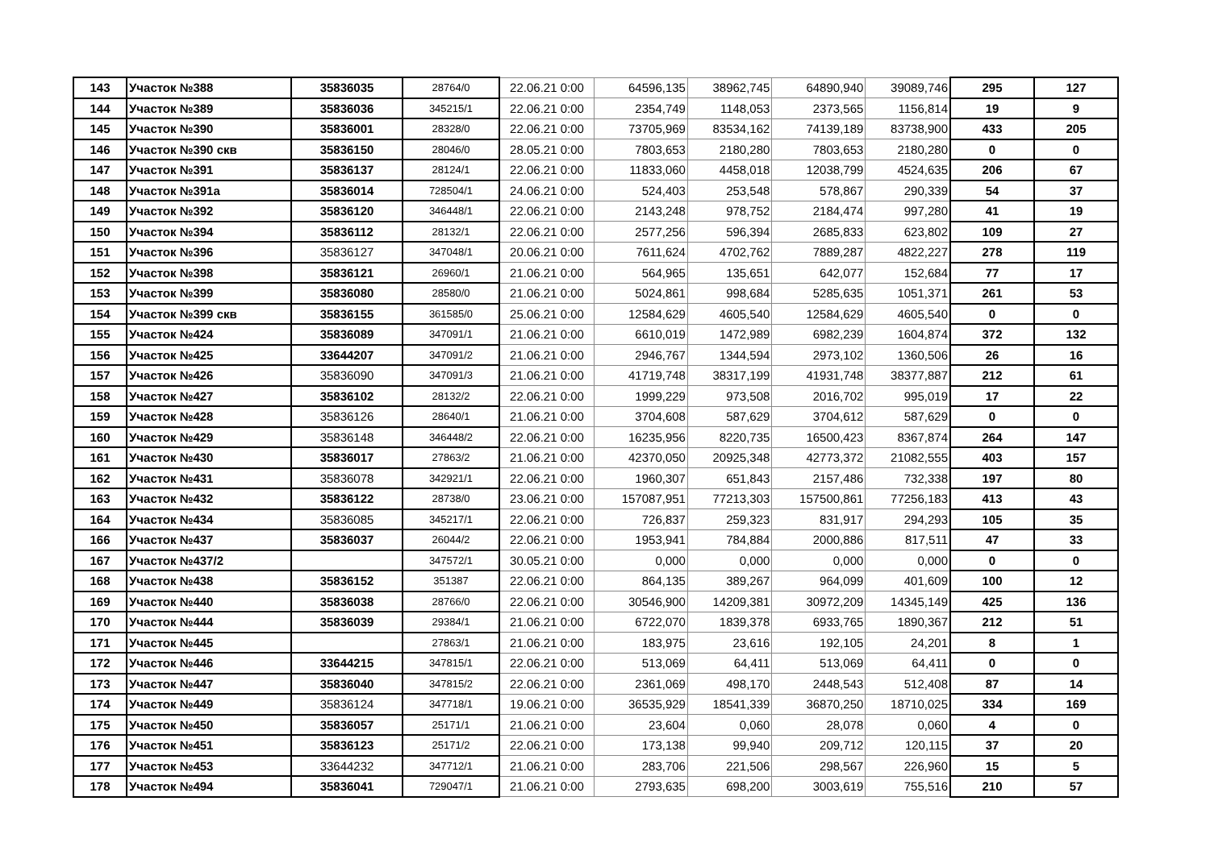| 143 | Участок №388 | 35836035 | 28764/0 | 22.06.21 0:00 | 64596,135 | 38962,745 | 64890,940 | 39089,746 | 295 | 127 |
| 144 | Участок №389 | 35836036 | 345215/1 | 22.06.21 0:00 | 2354,749 | 1148,053 | 2373,565 | 1156,814 | 19 | 9 |
| 145 | Участок №390 | 35836001 | 28328/0 | 22.06.21 0:00 | 73705,969 | 83534,162 | 74139,189 | 83738,900 | 433 | 205 |
| 146 | Участок №390 скв | 35836150 | 28046/0 | 28.05.21 0:00 | 7803,653 | 2180,280 | 7803,653 | 2180,280 | 0 | 0 |
| 147 | Участок №391 | 35836137 | 28124/1 | 22.06.21 0:00 | 11833,060 | 4458,018 | 12038,799 | 4524,635 | 206 | 67 |
| 148 | Участок №391а | 35836014 | 728504/1 | 24.06.21 0:00 | 524,403 | 253,548 | 578,867 | 290,339 | 54 | 37 |
| 149 | Участок №392 | 35836120 | 346448/1 | 22.06.21 0:00 | 2143,248 | 978,752 | 2184,474 | 997,280 | 41 | 19 |
| 150 | Участок №394 | 35836112 | 28132/1 | 22.06.21 0:00 | 2577,256 | 596,394 | 2685,833 | 623,802 | 109 | 27 |
| 151 | Участок №396 | 35836127 | 347048/1 | 20.06.21 0:00 | 7611,624 | 4702,762 | 7889,287 | 4822,227 | 278 | 119 |
| 152 | Участок №398 | 35836121 | 26960/1 | 21.06.21 0:00 | 564,965 | 135,651 | 642,077 | 152,684 | 77 | 17 |
| 153 | Участок №399 | 35836080 | 28580/0 | 21.06.21 0:00 | 5024,861 | 998,684 | 5285,635 | 1051,371 | 261 | 53 |
| 154 | Участок №399 скв | 35836155 | 361585/0 | 25.06.21 0:00 | 12584,629 | 4605,540 | 12584,629 | 4605,540 | 0 | 0 |
| 155 | Участок №424 | 35836089 | 347091/1 | 21.06.21 0:00 | 6610,019 | 1472,989 | 6982,239 | 1604,874 | 372 | 132 |
| 156 | Участок №425 | 33644207 | 347091/2 | 21.06.21 0:00 | 2946,767 | 1344,594 | 2973,102 | 1360,506 | 26 | 16 |
| 157 | Участок №426 | 35836090 | 347091/3 | 21.06.21 0:00 | 41719,748 | 38317,199 | 41931,748 | 38377,887 | 212 | 61 |
| 158 | Участок №427 | 35836102 | 28132/2 | 22.06.21 0:00 | 1999,229 | 973,508 | 2016,702 | 995,019 | 17 | 22 |
| 159 | Участок №428 | 35836126 | 28640/1 | 21.06.21 0:00 | 3704,608 | 587,629 | 3704,612 | 587,629 | 0 | 0 |
| 160 | Участок №429 | 35836148 | 346448/2 | 22.06.21 0:00 | 16235,956 | 8220,735 | 16500,423 | 8367,874 | 264 | 147 |
| 161 | Участок №430 | 35836017 | 27863/2 | 21.06.21 0:00 | 42370,050 | 20925,348 | 42773,372 | 21082,555 | 403 | 157 |
| 162 | Участок №431 | 35836078 | 342921/1 | 22.06.21 0:00 | 1960,307 | 651,843 | 2157,486 | 732,338 | 197 | 80 |
| 163 | Участок №432 | 35836122 | 28738/0 | 23.06.21 0:00 | 157087,951 | 77213,303 | 157500,861 | 77256,183 | 413 | 43 |
| 164 | Участок №434 | 35836085 | 345217/1 | 22.06.21 0:00 | 726,837 | 259,323 | 831,917 | 294,293 | 105 | 35 |
| 166 | Участок №437 | 35836037 | 26044/2 | 22.06.21 0:00 | 1953,941 | 784,884 | 2000,886 | 817,511 | 47 | 33 |
| 167 | Участок №437/2 | | 347572/1 | 30.05.21 0:00 | 0,000 | 0,000 | 0,000 | 0,000 | 0 | 0 |
| 168 | Участок №438 | 35836152 | 351387 | 22.06.21 0:00 | 864,135 | 389,267 | 964,099 | 401,609 | 100 | 12 |
| 169 | Участок №440 | 35836038 | 28766/0 | 22.06.21 0:00 | 30546,900 | 14209,381 | 30972,209 | 14345,149 | 425 | 136 |
| 170 | Участок №444 | 35836039 | 29384/1 | 21.06.21 0:00 | 6722,070 | 1839,378 | 6933,765 | 1890,367 | 212 | 51 |
| 171 | Участок №445 | | 27863/1 | 21.06.21 0:00 | 183,975 | 23,616 | 192,105 | 24,201 | 8 | 1 |
| 172 | Участок №446 | 33644215 | 347815/1 | 22.06.21 0:00 | 513,069 | 64,411 | 513,069 | 64,411 | 0 | 0 |
| 173 | Участок №447 | 35836040 | 347815/2 | 22.06.21 0:00 | 2361,069 | 498,170 | 2448,543 | 512,408 | 87 | 14 |
| 174 | Участок №449 | 35836124 | 347718/1 | 19.06.21 0:00 | 36535,929 | 18541,339 | 36870,250 | 18710,025 | 334 | 169 |
| 175 | Участок №450 | 35836057 | 25171/1 | 21.06.21 0:00 | 23,604 | 0,060 | 28,078 | 0,060 | 4 | 0 |
| 176 | Участок №451 | 35836123 | 25171/2 | 22.06.21 0:00 | 173,138 | 99,940 | 209,712 | 120,115 | 37 | 20 |
| 177 | Участок №453 | 33644232 | 347712/1 | 21.06.21 0:00 | 283,706 | 221,506 | 298,567 | 226,960 | 15 | 5 |
| 178 | Участок №494 | 35836041 | 729047/1 | 21.06.21 0:00 | 2793,635 | 698,200 | 3003,619 | 755,516 | 210 | 57 |